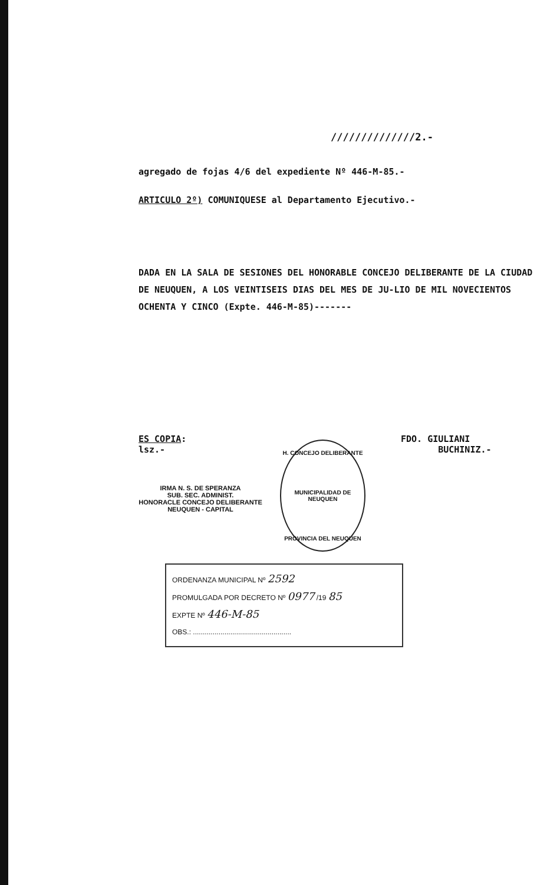//////////////2.-
agregado de fojas 4/6 del expediente Nº 446-M-85.-
ARTICULO 2º) COMUNIQUESE al Departamento Ejecutivo.-
DADA EN LA SALA DE SESIONES DEL HONORABLE CONCEJO DELIBERANTE DE LA CIUDAD DE NEUQUEN, A LOS VEINTISEIS DIAS DEL MES DE JU-LIO DE MIL NOVECIENTOS OCHENTA Y CINCO (Expte. 446-M-85)-------
ES COPIA:
lsz.-
IRMA N. S. DE SPERANZA
SUB. SEC. ADMINIST.
HONORACLE CONCEJO DELIBERANTE
NEUQUEN - CAPITAL
H. CONCEJO DELIBERANTE
MUNICIPALIDAD DE NEUQUEN
PROVINCIA DEL NEUQUEN
FDO. GIULIANI
BUCHINIZ.-
ORDENANZA MUNICIPAL Nº 2592
PROMULGADA POR DECRETO Nº 0977 /19 85
EXPTE Nº 446-M-85
OBS.: ..................................................